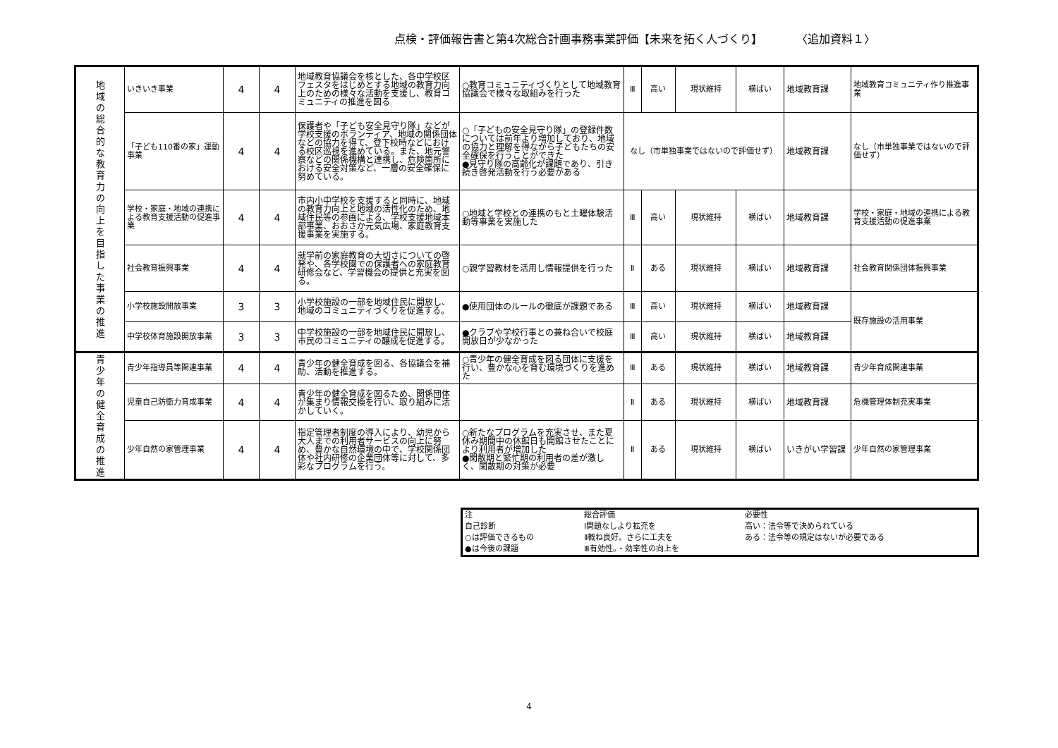点検・評価報告書と第4次総合計画事務事業評価【未来を拓く人づくり】　　　　〈追加資料１〉
| 地 域 の 総 合 的 な 教 育 力 の 向 上 を 目 指 し た 事 業 の 推 進 | いきいき事業 | 4 | 4 | 地域教育協議会を核とした、各中学校区フェスタをはじめとする地域の教育力向上のための様々な活動を支援し、教育コミュニティの推進を図る | ○教育コミュニティづくりとして地域教育協議会で様々な取組みを行った | Ⅲ | 高い | 現状維持 | 横ばい | 地域教育課 | 地域教育コミュニティ作り推進事業 |
| | 「子ども110番の家」運動事業 | 4 | 4 | 保護者や「子ども安全見守り隊」などが学校支援のボランティア、地域の関係団体などの協力を得て、登下校時などにおける校区巡視を進めている。また、地元警察などの関係機構と連携し、危険箇所における安全対策など、一層の安全確保に努めている。 | ○「子どもの安全見守り隊」の登録件数については前年より増加しており、地域の協力と理解を得ながら子どもたちの安全確保を行うことができた ●見守り隊の高齢化が課題であり、引き続き啓発活動を行う必要がある | なし（市単独事業ではないので評価せず） | | | | 地域教育課 | なし（市単独事業ではないので評価せず） |
| | 学校・家庭・地域の連携による教育支援活動の促進事業 | 4 | 4 | 市内小中学校を支援すると同時に、地域の教育力向上と地域の活性化のため、地域住民等の参画による、学校支援地域本部事業、おおさか元気広場、家庭教育支援事業を実施する。 | ○地域と学校との連携のもと土曜体験活動等事業を実施した | Ⅲ | 高い | 現状維持 | 横ばい | 地域教育課 | 学校・家庭・地域の連携による教育支援活動の促進事業 |
| | 社会教育振興事業 | 4 | 4 | 就学前の家庭教育の大切さについての啓発や、各学校園での保護者への家庭教育研修会など、学習機会の提供と充実を図る。 | ○親学習教材を活用し情報提供を行った | Ⅱ | ある | 現状維持 | 横ばい | 地域教育課 | 社会教育関係団体振興事業 |
| | 小学校施設開放事業 | 3 | 3 | 小学校施設の一部を地域住民に開放し、地域のコミュニティづくりを促進する。 | ●使用団体のルールの徹底が課題である | Ⅲ | 高い | 現状維持 | 横ばい | 地域教育課 | 既存施設の活用事業 |
| | 中学校体育施設開放事業 | 3 | 3 | 中学校施設の一部を地域住民に開放し、市民のコミュニティの醸成を促進する。 | ●クラブや学校行事との兼ね合いで校庭開放日が少なかった | Ⅲ | 高い | 現状維持 | 横ばい | 地域教育課 | |
| 青 少 年 の 健 全 育 成 の 推 進 | 青少年指導員等関連事業 | 4 | 4 | 青少年の健全育成を図る、各協議会を補助、活動を推進する。 | ○青少年の健全育成を図る団体に支援を行い、豊かな心を育む環境づくりを進めた | Ⅲ | ある | 現状維持 | 横ばい | 地域教育課 | 青少年育成関連事業 |
| | 児童自己防衛力育成事業 | 4 | 4 | 青少年の健全育成を図るため、関係団体が集まり情報交換を行い、取り組みに活かしていく。 | | Ⅱ | ある | 現状維持 | 横ばい | 地域教育課 | 危機管理体制充実事業 |
| | 少年自然の家管理事業 | 4 | 4 | 指定管理者制度の導入により、幼児から大人までの利用者サービスの向上に努め、豊かな自然環境の中で、学校関係団体や社内研修の企業団体等に対して、多彩なプログラムを行う。 | ○新たなプログラムを充実させ、また夏休み期間中の休館日も開館させたことにより利用者が増加した ●閑散期と繁忙期の利用者の差が激しく、閑散期の対策が必要 | Ⅱ | ある | 現状維持 | 横ばい | いきがい学習課 | 少年自然の家管理事業 |
| 注 | 総合評価 | 必要性 |
| 自己診断 | Ⅰ問題なしより拡充を | 高い：法令等で決められている |
| ○は評価できるもの | Ⅱ概ね良好。さらに工夫を | ある：法令等の規定はないが必要である |
| ●は今後の課題 | Ⅲ有効性。・効率性の向上を | |
4